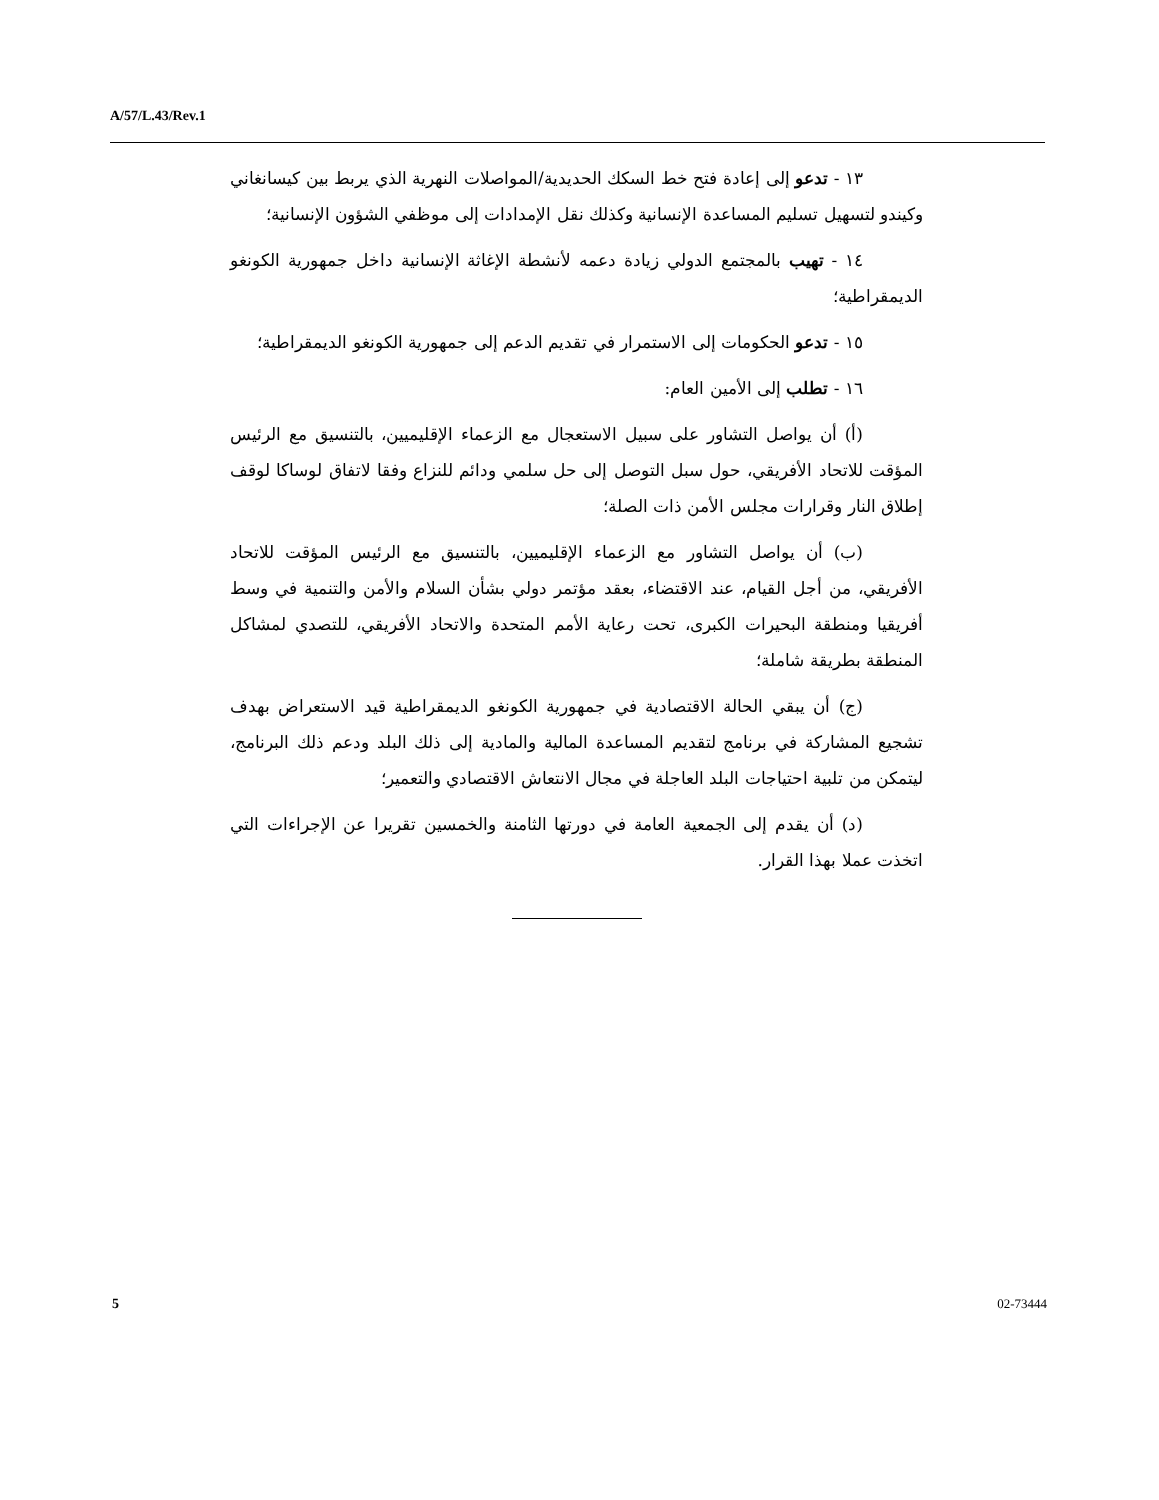A/57/L.43/Rev.1
١٣ - تدعو إلى إعادة فتح خط السكك الحديدية/المواصلات النهرية الذي يربط بين كيسانغاني وكيندو لتسهيل تسليم المساعدة الإنسانية وكذلك نقل الإمدادات إلى موظفي الشؤون الإنسانية؛
١٤ - تهيب بالمجتمع الدولي زيادة دعمه لأنشطة الإغاثة الإنسانية داخل جمهورية الكونغو الديمقراطية؛
١٥ - تدعو الحكومات إلى الاستمرار في تقديم الدعم إلى جمهورية الكونغو الديمقراطية؛
١٦ - تطلب إلى الأمين العام:
(أ) أن يواصل التشاور على سبيل الاستعجال مع الزعماء الإقليميين، بالتنسيق مع الرئيس المؤقت للاتحاد الأفريقي، حول سبل التوصل إلى حل سلمي ودائم للنزاع وفقا لاتفاق لوساكا لوقف إطلاق النار وقرارات مجلس الأمن ذات الصلة؛
(ب) أن يواصل التشاور مع الزعماء الإقليميين، بالتنسيق مع الرئيس المؤقت للاتحاد الأفريقي، من أجل القيام، عند الاقتضاء، بعقد مؤتمر دولي بشأن السلام والأمن والتنمية في وسط أفريقيا ومنطقة البحيرات الكبرى، تحت رعاية الأمم المتحدة والاتحاد الأفريقي، للتصدي لمشاكل المنطقة بطريقة شاملة؛
(ج) أن يبقي الحالة الاقتصادية في جمهورية الكونغو الديمقراطية قيد الاستعراض بهدف تشجيع المشاركة في برنامج لتقديم المساعدة المالية والمادية إلى ذلك البلد ودعم ذلك البرنامج، ليتمكن من تلبية احتياجات البلد العاجلة في مجال الانتعاش الاقتصادي والتعمير؛
(د) أن يقدم إلى الجمعية العامة في دورتها الثامنة والخمسين تقريرا عن الإجراءات التي اتخذت عملا بهذا القرار.
5 02-73444